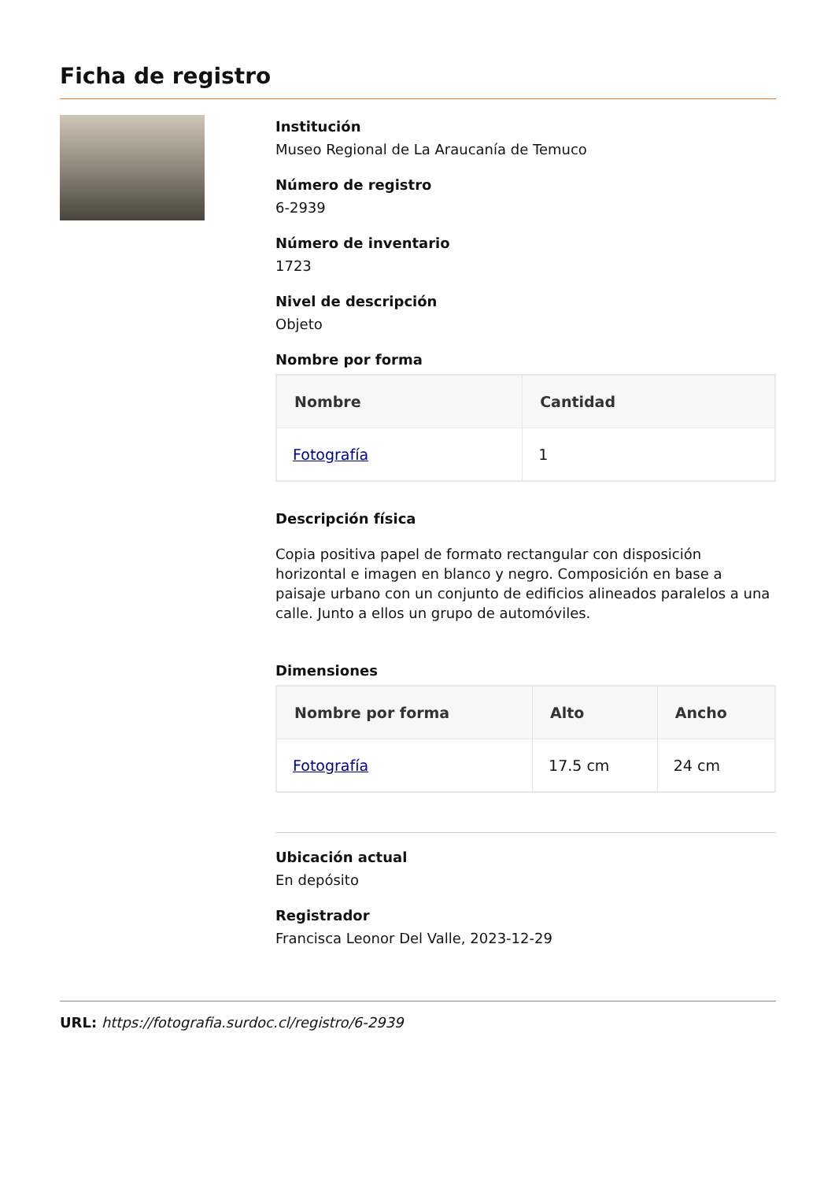Ficha de registro
Institución
Museo Regional de La Araucanía de Temuco
Número de registro
6-2939
Número de inventario
1723
Nivel de descripción
Objeto
Nombre por forma
| Nombre | Cantidad |
| --- | --- |
| Fotografía | 1 |
Descripción física
Copia positiva papel de formato rectangular con disposición horizontal e imagen en blanco y negro. Composición en base a paisaje urbano con un conjunto de edificios alineados paralelos a una calle. Junto a ellos un grupo de automóviles.
Dimensiones
| Nombre por forma | Alto | Ancho |
| --- | --- | --- |
| Fotografía | 17.5 cm | 24 cm |
Ubicación actual
En depósito
Registrador
Francisca Leonor Del Valle, 2023-12-29
URL: https://fotografia.surdoc.cl/registro/6-2939